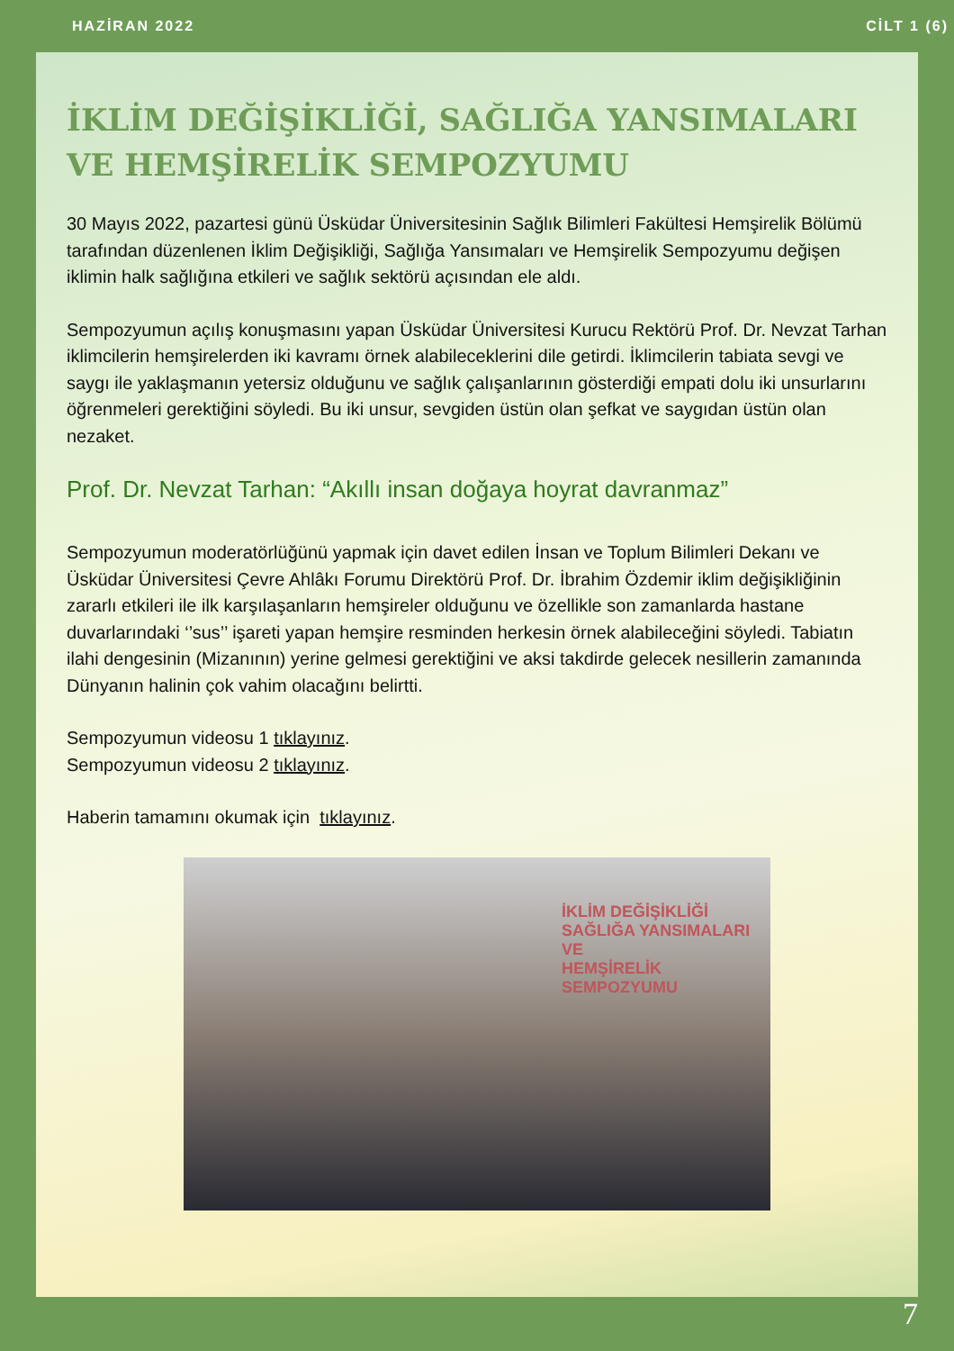HAZİRAN 2022 CİLT 1 (6)
İKLİM DEĞİŞİKLİĞİ, SAĞLIĞA YANSIMALARI VE HEMŞİRELİK SEMPOZYUMU
30 Mayıs 2022, pazartesi günü Üsküdar Üniversitesinin Sağlık Bilimleri Fakültesi Hemşirelik Bölümü tarafından düzenlenen İklim Değişikliği, Sağlığa Yansımaları ve Hemşirelik Sempozyumu değişen iklimin halk sağlığına etkileri ve sağlık sektörü açısından ele aldı.
Sempozyumun açılış konuşmasını yapan Üsküdar Üniversitesi Kurucu Rektörü Prof. Dr. Nevzat Tarhan iklimcilerin hemşirelerden iki kavramı örnek alabileceklerini dile getirdi. İklimcilerin tabiata sevgi ve saygı ile yaklaşmanın yetersiz olduğunu ve sağlık çalışanlarının gösterdiği empati dolu iki unsurlarını öğrenmeleri gerektiğini söyledi. Bu iki unsur, sevgiden üstün olan şefkat ve saygıdan üstün olan nezaket.
Prof. Dr. Nevzat Tarhan: “Akıllı insan doğaya hoyrat davranmaz”
Sempozyumun moderatörlüğünü yapmak için davet edilen İnsan ve Toplum Bilimleri Dekanı ve Üsküdar Üniversitesi Çevre Ahlâkı Forumu Direktörü Prof. Dr. İbrahim Özdemir iklim değişikliğinin zararlı etkileri ile ilk karşılaşanların hemşireler olduğunu ve özellikle son zamanlarda hastane duvarlarındaki ‘’sus’’ işareti yapan hemşire resminden herkesin örnek alabileceğini söyledi. Tabiatın ilahi dengesinin (Mizanının) yerine gelmesi gerektiğini ve aksi takdirde gelecek nesillerin zamanında Dünyanın halinin çok vahim olacağını belirtti.
Sempozyumun videosu 1 tıklayınız.
Sempozyumun videosu 2 tıklayınız.
Haberin tamamını okumak için tıklayınız.
İKLİM DEĞİŞİKLİĞİ
SAĞLIĞA YANSIMALARI VE
HEMŞİRELİK SEMPOZYUMU
7